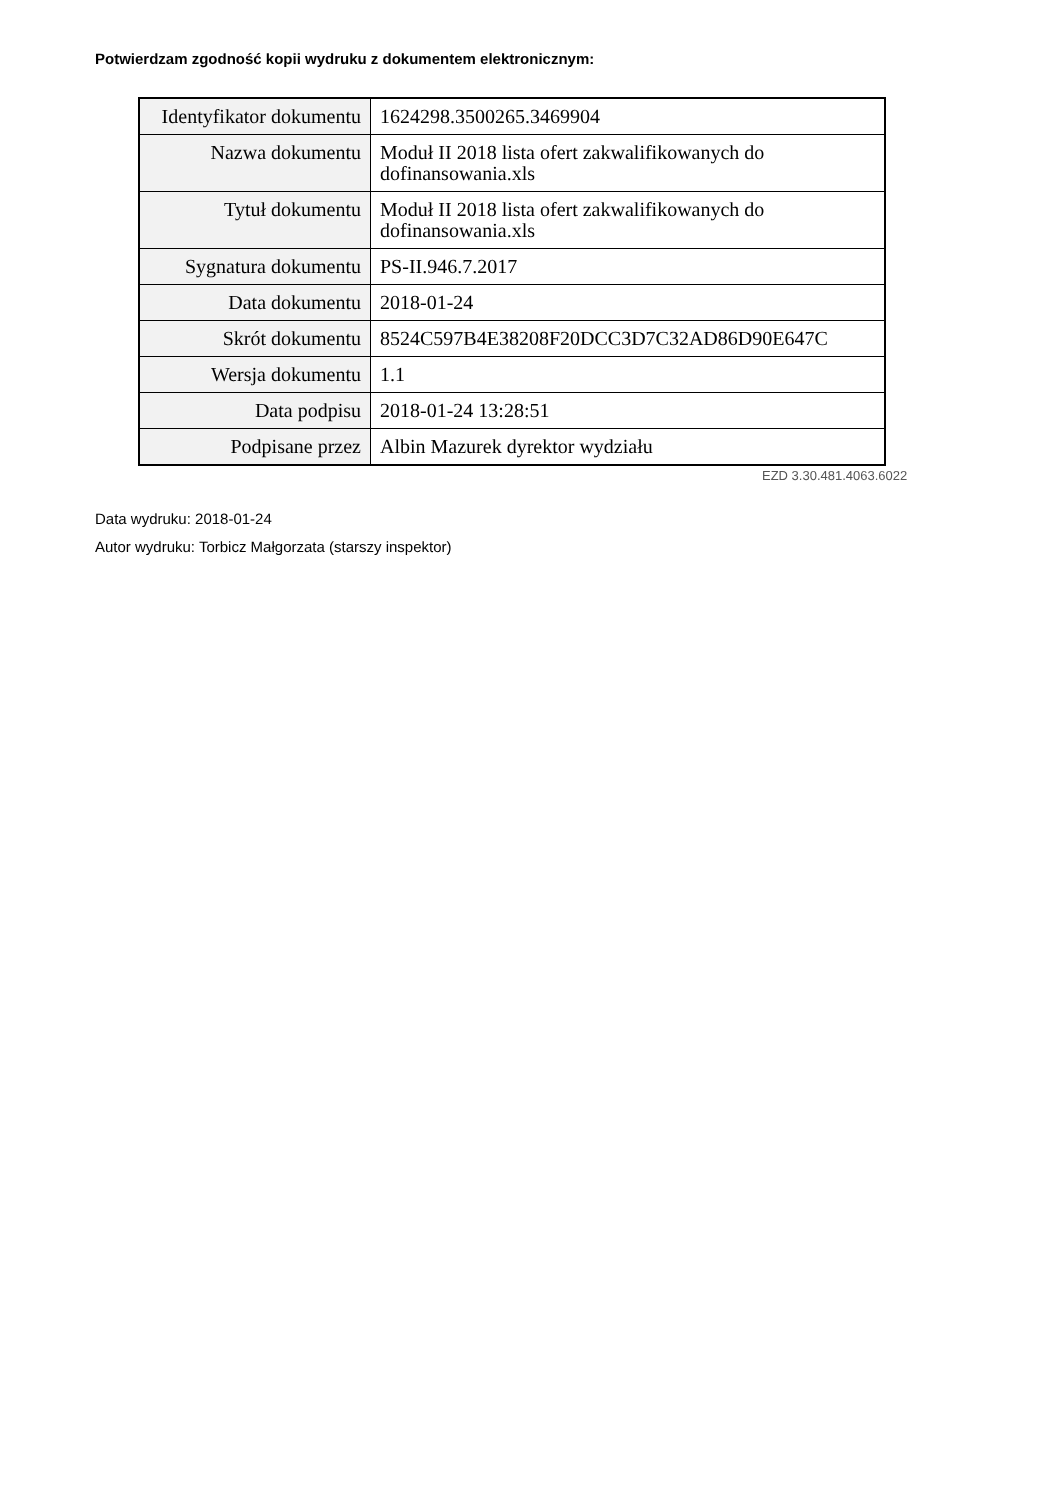Potwierdzam zgodność kopii wydruku z dokumentem elektronicznym:
| Identyfikator dokumentu | 1624298.3500265.3469904 |
| Nazwa dokumentu | Moduł II 2018 lista ofert zakwalifikowanych do dofinansowania.xls |
| Tytuł dokumentu | Moduł II 2018 lista ofert zakwalifikowanych do dofinansowania.xls |
| Sygnatura dokumentu | PS-II.946.7.2017 |
| Data dokumentu | 2018-01-24 |
| Skrót dokumentu | 8524C597B4E38208F20DCC3D7C32AD86D90E647C |
| Wersja dokumentu | 1.1 |
| Data podpisu | 2018-01-24 13:28:51 |
| Podpisane przez | Albin Mazurek dyrektor wydziału |
EZD 3.30.481.4063.6022
Data wydruku: 2018-01-24
Autor wydruku: Torbicz Małgorzata (starszy inspektor)